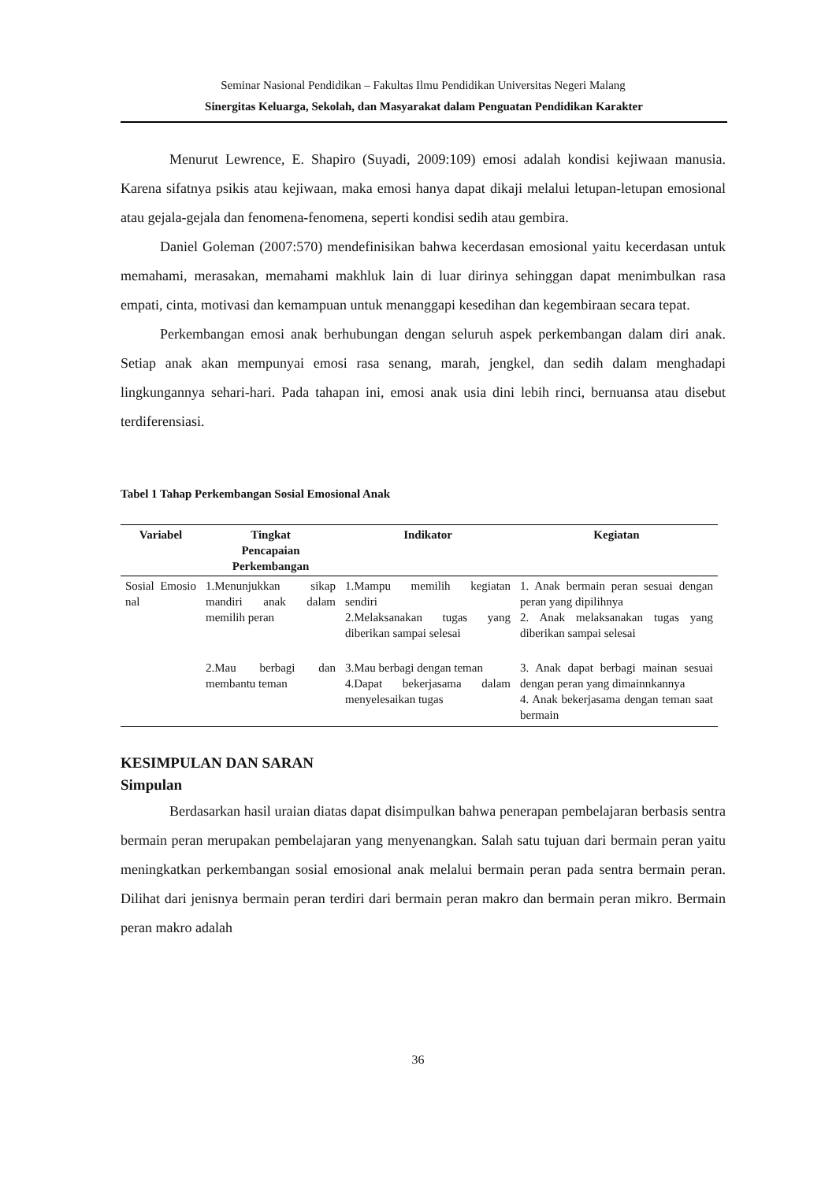Seminar Nasional Pendidikan – Fakultas Ilmu Pendidikan Universitas Negeri Malang
Sinergitas Keluarga, Sekolah, dan Masyarakat dalam Penguatan Pendidikan Karakter
Menurut Lewrence, E. Shapiro (Suyadi, 2009:109) emosi adalah kondisi kejiwaan manusia. Karena sifatnya psikis atau kejiwaan, maka emosi hanya dapat dikaji melalui letupan-letupan emosional atau gejala-gejala dan fenomena-fenomena, seperti kondisi sedih atau gembira.
Daniel Goleman (2007:570) mendefinisikan bahwa kecerdasan emosional yaitu kecerdasan untuk memahami, merasakan, memahami makhluk lain di luar dirinya sehinggan dapat menimbulkan rasa empati, cinta, motivasi dan kemampuan untuk menanggapi kesedihan dan kegembiraan secara tepat.
Perkembangan emosi anak berhubungan dengan seluruh aspek perkembangan dalam diri anak. Setiap anak akan mempunyai emosi rasa senang, marah, jengkel, dan sedih dalam menghadapi lingkungannya sehari-hari. Pada tahapan ini, emosi anak usia dini lebih rinci, bernuansa atau disebut terdiferensiasi.
Tabel 1 Tahap Perkembangan Sosial Emosional Anak
| Variabel | Tingkat Pencapaian Perkembangan | Indikator | Kegiatan |
| --- | --- | --- | --- |
| Sosial Emosio nal | 1.Menunjukkan sikap mandiri anak dalam memilih peran | 1.Mampu memilih kegiatan sendiri 2.Melaksanakan tugas yang diberikan sampai selesai | 1. Anak bermain peran sesuai dengan peran yang dipilihnya 2. Anak melaksanakan tugas yang diberikan sampai selesai |
| | 2.Mau berbagi dan membantu teman | 3.Mau berbagi dengan teman 4.Dapat bekerjasama dalam menyelesaikan tugas | 3. Anak dapat berbagi mainan sesuai dengan peran yang dimainnkannya 4. Anak bekerjasama dengan teman saat bermain |
KESIMPULAN DAN SARAN
Simpulan
Berdasarkan hasil uraian diatas dapat disimpulkan bahwa penerapan pembelajaran berbasis sentra bermain peran merupakan pembelajaran yang menyenangkan. Salah satu tujuan dari bermain peran yaitu meningkatkan perkembangan sosial emosional anak melalui bermain peran pada sentra bermain peran. Dilihat dari jenisnya bermain peran terdiri dari bermain peran makro dan bermain peran mikro. Bermain peran makro adalah
36